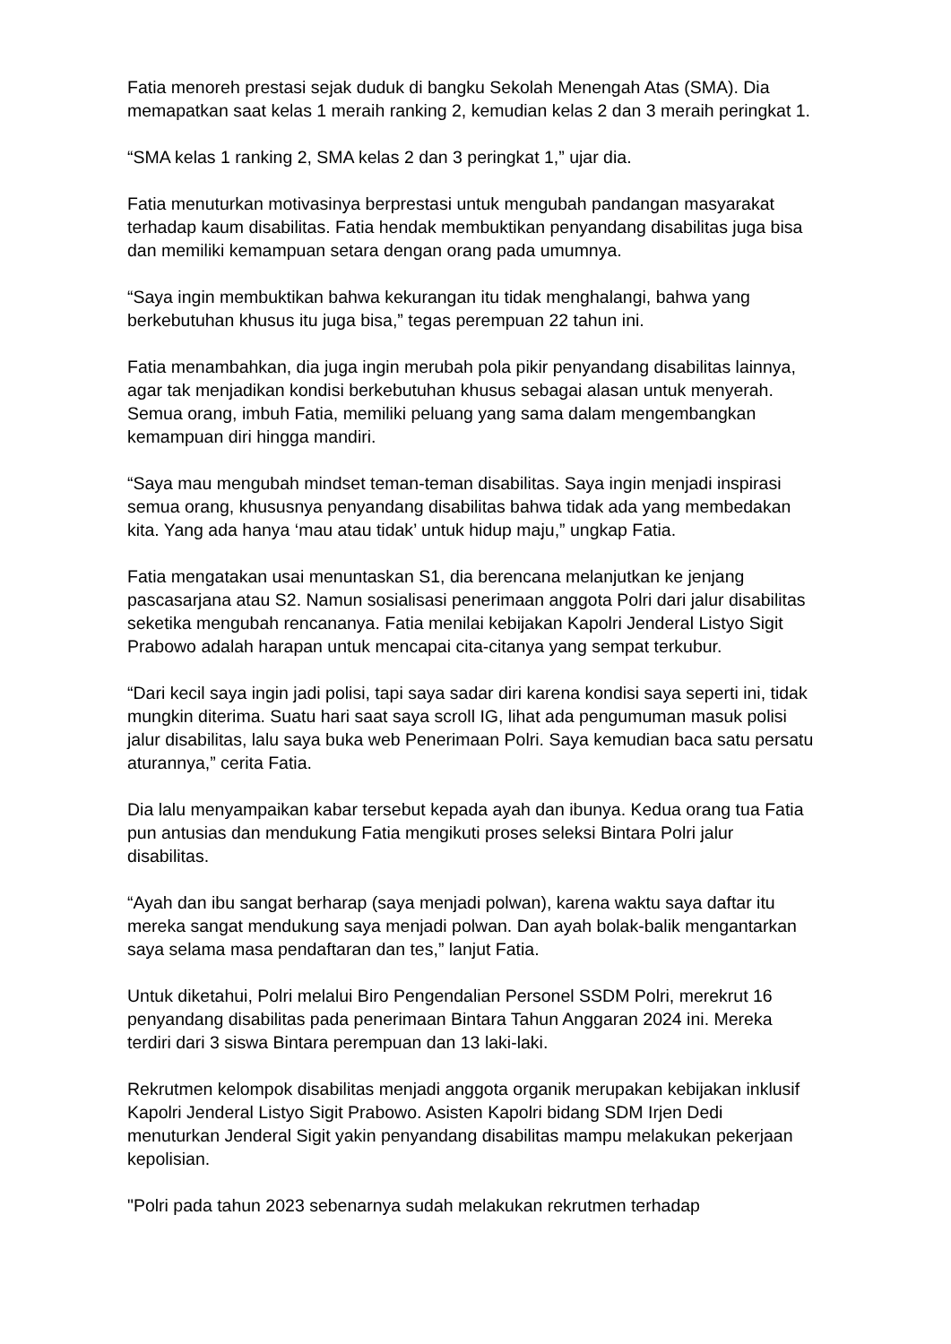Fatia menoreh prestasi sejak duduk di bangku Sekolah Menengah Atas (SMA). Dia memapatkan saat kelas 1 meraih ranking 2, kemudian kelas 2 dan 3 meraih peringkat 1.
“SMA kelas 1 ranking 2, SMA kelas 2 dan 3 peringkat 1,” ujar dia.
Fatia menuturkan motivasinya berprestasi untuk mengubah pandangan masyarakat terhadap kaum disabilitas. Fatia hendak membuktikan penyandang disabilitas juga bisa dan memiliki kemampuan setara dengan orang pada umumnya.
“Saya ingin membuktikan bahwa kekurangan itu tidak menghalangi, bahwa yang berkebutuhan khusus itu juga bisa,” tegas perempuan 22 tahun ini.
Fatia menambahkan, dia juga ingin merubah pola pikir penyandang disabilitas lainnya, agar tak menjadikan kondisi berkebutuhan khusus sebagai alasan untuk menyerah. Semua orang, imbuh Fatia, memiliki peluang yang sama dalam mengembangkan kemampuan diri hingga mandiri.
“Saya mau mengubah mindset teman-teman disabilitas. Saya ingin menjadi inspirasi semua orang, khususnya penyandang disabilitas bahwa tidak ada yang membedakan kita. Yang ada hanya ‘mau atau tidak’ untuk hidup maju,” ungkap Fatia.
Fatia mengatakan usai menuntaskan S1, dia berencana melanjutkan ke jenjang pascasarjana atau S2. Namun sosialisasi penerimaan anggota Polri dari jalur disabilitas seketika mengubah rencananya. Fatia menilai kebijakan Kapolri Jenderal Listyo Sigit Prabowo adalah harapan untuk mencapai cita-citanya yang sempat terkubur.
“Dari kecil saya ingin jadi polisi, tapi saya sadar diri karena kondisi saya seperti ini, tidak mungkin diterima. Suatu hari saat saya scroll IG, lihat ada pengumuman masuk polisi jalur disabilitas, lalu saya buka web Penerimaan Polri. Saya kemudian baca satu persatu aturannya,” cerita Fatia.
Dia lalu menyampaikan kabar tersebut kepada ayah dan ibunya. Kedua orang tua Fatia pun antusias dan mendukung Fatia mengikuti proses seleksi Bintara Polri jalur disabilitas.
“Ayah dan ibu sangat berharap (saya menjadi polwan), karena waktu saya daftar itu mereka sangat mendukung saya menjadi polwan. Dan ayah bolak-balik mengantarkan saya selama masa pendaftaran dan tes,” lanjut Fatia.
Untuk diketahui, Polri melalui Biro Pengendalian Personel SSDM Polri, merekrut 16 penyandang disabilitas pada penerimaan Bintara Tahun Anggaran 2024 ini. Mereka terdiri dari 3 siswa Bintara perempuan dan 13 laki-laki.
Rekrutmen kelompok disabilitas menjadi anggota organik merupakan kebijakan inklusif Kapolri Jenderal Listyo Sigit Prabowo. Asisten Kapolri bidang SDM Irjen Dedi menuturkan Jenderal Sigit yakin penyandang disabilitas mampu melakukan pekerjaan kepolisian.
"Polri pada tahun 2023 sebenarnya sudah melakukan rekrutmen terhadap